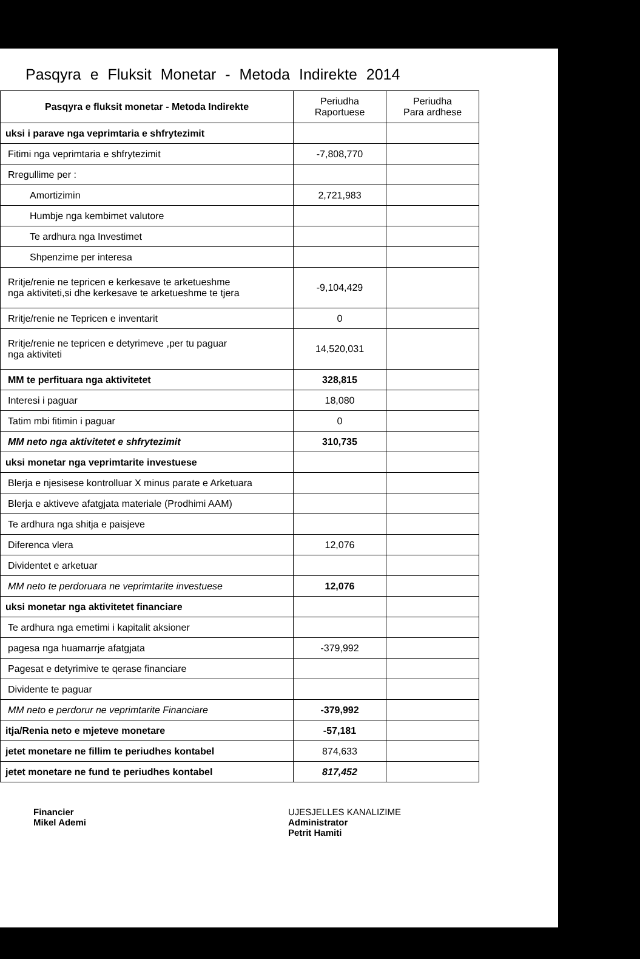Pasqyra e Fluksit Monetar - Metoda Indirekte 2014
| Pasqyra e fluksit monetar - Metoda Indirekte | Periudha Raportuese | Periudha Para ardhese |
| uksi i parave nga veprimtaria e shfrytezimit | | |
| Fitimi nga veprimtaria e shfrytezimit | -7,808,770 | |
| Rregullime per : | | |
| Amortizimin | 2,721,983 | |
| Humbje nga kembimet valutore | | |
| Te ardhura nga Investimet | | |
| Shpenzime per interesa | | |
| Rritje/renie ne tepricen e kerkesave te arketueshme nga aktiviteti,si dhe kerkesave te arketueshme te tjera | -9,104,429 | |
| Rritje/renie ne Tepricen e inventarit | 0 | |
| Rritje/renie ne tepricen e detyrimeve ,per tu paguar nga aktiviteti | 14,520,031 | |
| MM te perfituara nga aktivitetet | 328,815 | |
| Interesi i paguar | 18,080 | |
| Tatim mbi fitimin i paguar | 0 | |
| MM neto nga aktivitetet e shfrytezimit | 310,735 | |
| uksi monetar nga veprimtarite investuese | | |
| Blerja e njesisese kontrolluar X minus parate e Arketuara | | |
| Blerja e aktiveve afatgjata materiale (Prodhimi AAM) | | |
| Te ardhura nga shitja e paisjeve | | |
| Diferenca vlera | 12,076 | |
| Dividentet e arketuar | | |
| MM neto te perdoruara ne veprimtarite investuese | 12,076 | |
| uksi monetar nga aktivitetet financiare | | |
| Te ardhura nga emetimi i kapitalit aksioner | | |
| pagesa nga huamarrje afatgjata | -379,992 | |
| Pagesat e detyrimive te qerase financiare | | |
| Dividente te paguar | | |
| MM neto e perdorur ne veprimtarite Financiare | -379,992 | |
| itja/Renia neto e mjeteve monetare | -57,181 | |
| jetet monetare ne fillim te periudhes kontabel | 874,633 | |
| jetet monetare ne fund te periudhes kontabel | 817,452 | |
Financier
Mikel Ademi
UJESJELLES KANALIZIME
Administrator
Petrit Hamiti